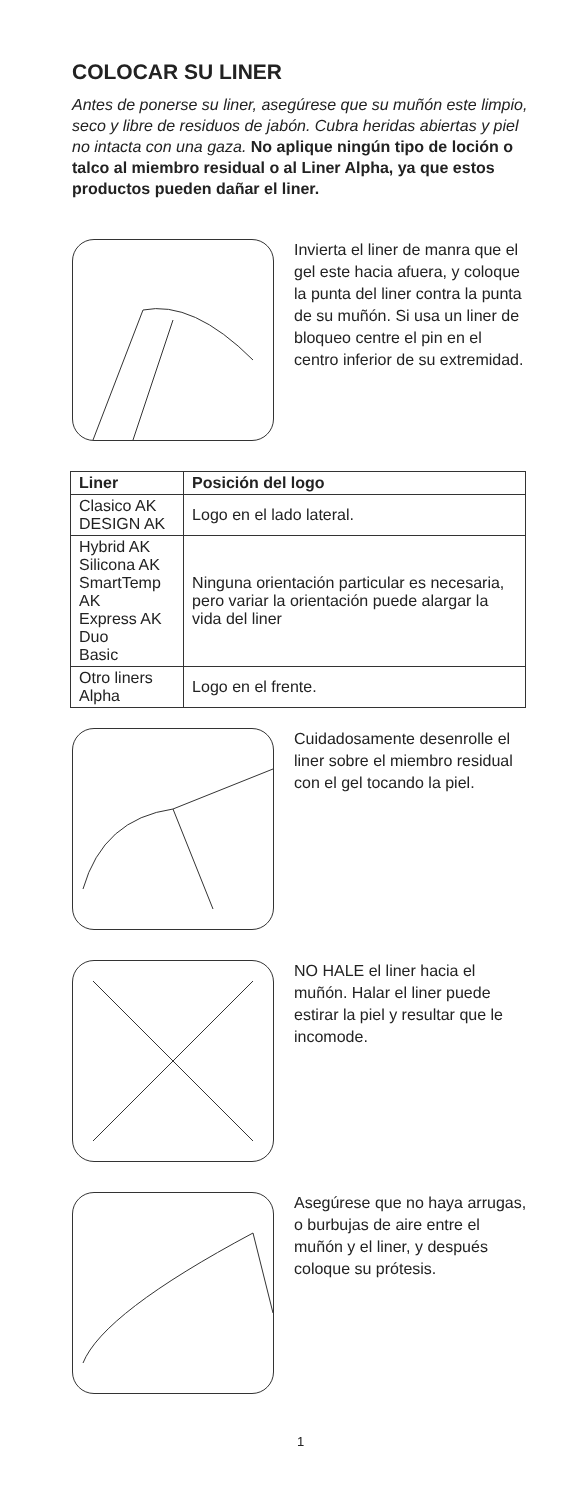COLOCAR SU LINER
Antes de ponerse su liner, asegúrese que su muñón este limpio, seco y libre de residuos de jabón. Cubra heridas abiertas y piel no intacta con una gaza. No aplique ningún tipo de loción o talco al miembro residual o al Liner Alpha, ya que estos productos pueden dañar el liner.
Invierta el liner de manra que el gel este hacia afuera, y coloque la punta del liner contra la punta de su muñón. Si usa un liner de bloqueo centre el pin en el centro inferior de su extremidad.
| Liner | Posición del logo |
| --- | --- |
| Clasico AK DESIGN AK | Logo en el lado lateral. |
| Hybrid AK Silicona AK SmartTemp AK Express AK Duo Basic | Ninguna orientación particular es necesaria, pero variar la orientación puede alargar la vida del liner |
| Otro liners Alpha | Logo en el frente. |
Cuidadosamente desenrolle el liner sobre el miembro residual con el gel tocando la piel.
NO HALE el liner hacia el muñón. Halar el liner puede estirar la piel y resultar que le incomode.
Asegúrese que no haya arrugas, o burbujas de aire entre el muñón y el liner, y después coloque su prótesis.
1